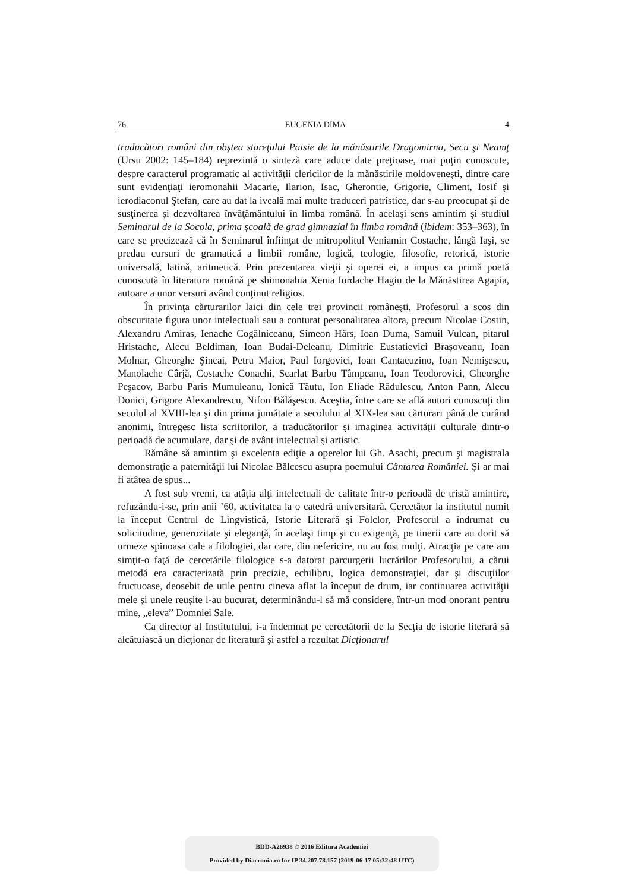76 EUGENIA DIMA 4
traducători români din obştea stareţului Paisie de la mănăstirile Dragomirna, Secu şi Neamţ (Ursu 2002: 145–184) reprezintă o sinteză care aduce date preţioase, mai puţin cunoscute, despre caracterul programatic al activităţii clericilor de la mănăstirile moldoveneşti, dintre care sunt evidenţiaţi ieromonahii Macarie, Ilarion, Isac, Gherontie, Grigorie, Climent, Iosif şi ierodiaconul Ştefan, care au dat la iveală mai multe traduceri patristice, dar s-au preocupat şi de susţinerea şi dezvoltarea învăţământului în limba română. În acelaşi sens amintim şi studiul Seminarul de la Socola, prima şcoală de grad gimnazial în limba română (ibidem: 353–363), în care se precizează că în Seminarul înfiinţat de mitropolitul Veniamin Costache, lângă Iaşi, se predau cursuri de gramatică a limbii române, logică, teologie, filosofie, retorică, istorie universală, latină, aritmetică. Prin prezentarea vieţii şi operei ei, a impus ca primă poetă cunoscută în literatura română pe shimonahia Xenia Iordache Hagiu de la Mănăstirea Agapia, autoare a unor versuri având conţinut religios.
În privinţa cărturarilor laici din cele trei provincii româneşti, Profesorul a scos din obscuritate figura unor intelectuali sau a conturat personalitatea altora, precum Nicolae Costin, Alexandru Amiras, Ienache Cogălniceanu, Simeon Hârs, Ioan Duma, Samuil Vulcan, pitarul Hristache, Alecu Beldiman, Ioan Budai-Deleanu, Dimitrie Eustatievici Braşoveanu, Ioan Molnar, Gheorghe Şincai, Petru Maior, Paul Iorgovici, Ioan Cantacuzino, Ioan Nemişescu, Manolache Cârjă, Costache Conachi, Scarlat Barbu Tâmpeanu, Ioan Teodorovici, Gheorghe Peşacov, Barbu Paris Mumuleanu, Ionică Tăutu, Ion Eliade Rădulescu, Anton Pann, Alecu Donici, Grigore Alexandrescu, Nifon Bălăşescu. Aceştia, între care se află autori cunoscuţi din secolul al XVIII-lea şi din prima jumătate a secolului al XIX-lea sau cărturari până de curând anonimi, întregesc lista scriitorilor, a traducătorilor şi imaginea activităţii culturale dintr-o perioadă de acumulare, dar şi de avânt intelectual şi artistic.
Rămâne să amintim şi excelenta ediţie a operelor lui Gh. Asachi, precum şi magistrala demonstraţie a paternităţii lui Nicolae Bălcescu asupra poemului Cântarea României. Şi ar mai fi atâtea de spus...
A fost sub vremi, ca atâţia alţi intelectuali de calitate într-o perioadă de tristă amintire, refuzându-i-se, prin anii ’60, activitatea la o catedră universitară. Cercetător la institutul numit la început Centrul de Lingvistică, Istorie Literară şi Folclor, Profesorul a îndrumat cu solicitudine, generozitate şi eleganţă, în acelaşi timp şi cu exigenţă, pe tinerii care au dorit să urmeze spinoasa cale a filologiei, dar care, din nefericire, nu au fost mulţi. Atracţia pe care am simţit-o faţă de cercetările filologice s-a datorat parcurgerii lucrărilor Profesorului, a cărui metodă era caracterizată prin precizie, echilibru, logica demonstraţiei, dar şi discuţiilor fructuoase, deosebit de utile pentru cineva aflat la început de drum, iar continuarea activităţii mele şi unele reuşite l-au bucurat, determinându-l să mă considere, într-un mod onorant pentru mine, „eleva” Domniei Sale.
Ca director al Institutului, i-a îndemnat pe cercetătorii de la Secţia de istorie literară să alcătuiască un dicţionar de literatură şi astfel a rezultat Dicţionarul
BDD-A26938 © 2016 Editura Academiei
Provided by Diacronia.ro for IP 34.207.78.157 (2019-06-17 05:32:48 UTC)